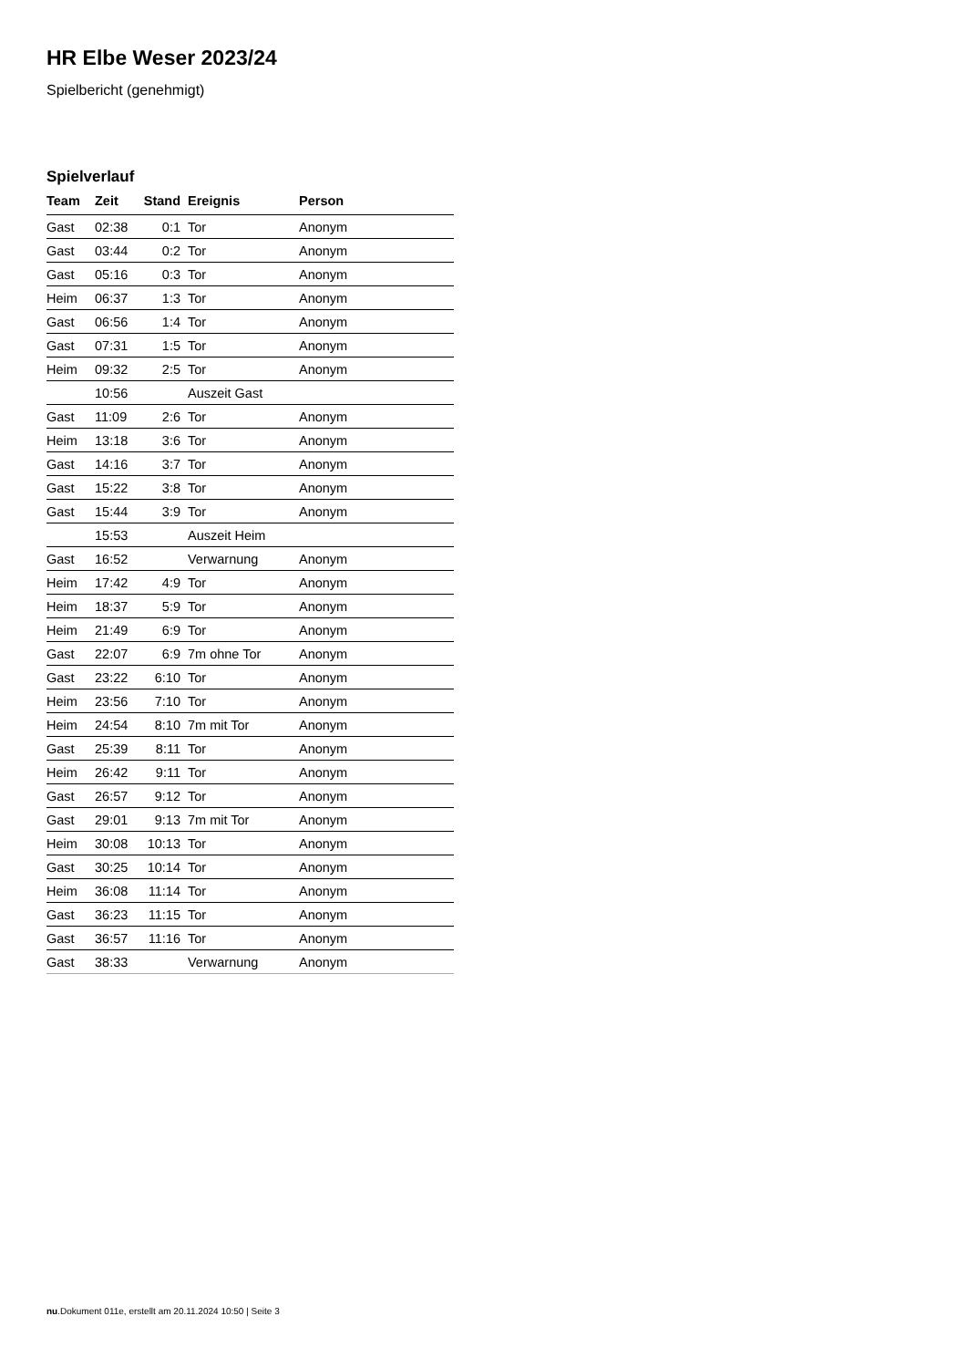HR Elbe Weser 2023/24
Spielbericht (genehmigt)
Spielverlauf
| Team | Zeit | Stand | Ereignis | Person |
| --- | --- | --- | --- | --- |
| Gast | 02:38 | 0:1 | Tor | Anonym |
| Gast | 03:44 | 0:2 | Tor | Anonym |
| Gast | 05:16 | 0:3 | Tor | Anonym |
| Heim | 06:37 | 1:3 | Tor | Anonym |
| Gast | 06:56 | 1:4 | Tor | Anonym |
| Gast | 07:31 | 1:5 | Tor | Anonym |
| Heim | 09:32 | 2:5 | Tor | Anonym |
| | 10:56 | | Auszeit Gast | |
| Gast | 11:09 | 2:6 | Tor | Anonym |
| Heim | 13:18 | 3:6 | Tor | Anonym |
| Gast | 14:16 | 3:7 | Tor | Anonym |
| Gast | 15:22 | 3:8 | Tor | Anonym |
| Gast | 15:44 | 3:9 | Tor | Anonym |
| | 15:53 | | Auszeit Heim | |
| Gast | 16:52 | | Verwarnung | Anonym |
| Heim | 17:42 | 4:9 | Tor | Anonym |
| Heim | 18:37 | 5:9 | Tor | Anonym |
| Heim | 21:49 | 6:9 | Tor | Anonym |
| Gast | 22:07 | 6:9 | 7m ohne Tor | Anonym |
| Gast | 23:22 | 6:10 | Tor | Anonym |
| Heim | 23:56 | 7:10 | Tor | Anonym |
| Heim | 24:54 | 8:10 | 7m mit Tor | Anonym |
| Gast | 25:39 | 8:11 | Tor | Anonym |
| Heim | 26:42 | 9:11 | Tor | Anonym |
| Gast | 26:57 | 9:12 | Tor | Anonym |
| Gast | 29:01 | 9:13 | 7m mit Tor | Anonym |
| Heim | 30:08 | 10:13 | Tor | Anonym |
| Gast | 30:25 | 10:14 | Tor | Anonym |
| Heim | 36:08 | 11:14 | Tor | Anonym |
| Gast | 36:23 | 11:15 | Tor | Anonym |
| Gast | 36:57 | 11:16 | Tor | Anonym |
| Gast | 38:33 | | Verwarnung | Anonym |
nu.Dokument 011e, erstellt am 20.11.2024 10:50 | Seite 3